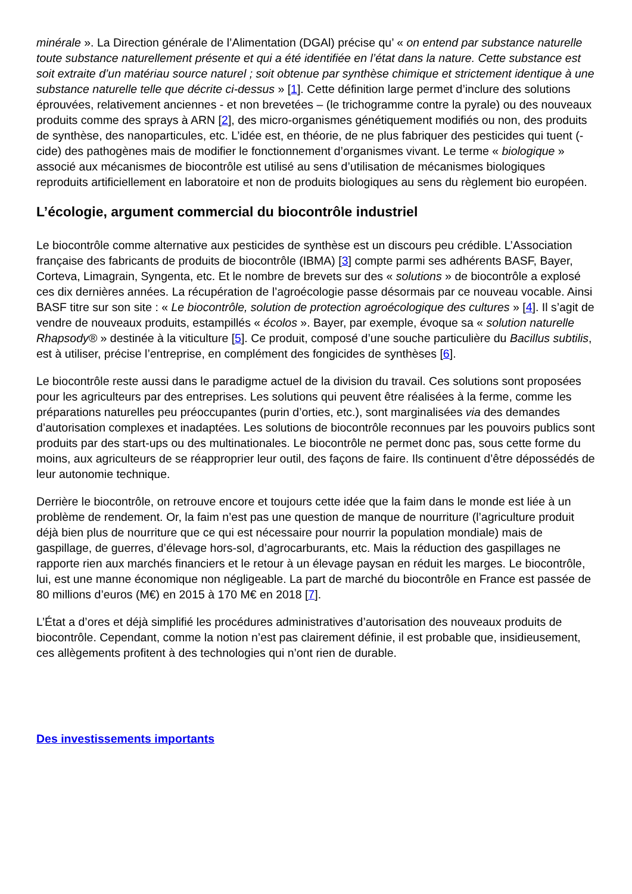minérale ». La Direction générale de l’Alimentation (DGAl) précise qu’ « on entend par substance naturelle toute substance naturellement présente et qui a été identifiée en l’état dans la nature. Cette substance est soit extraite d’un matériau source naturel ; soit obtenue par synthèse chimique et strictement identique à une substance naturelle telle que décrite ci-dessus » [1]. Cette définition large permet d’inclure des solutions éprouvées, relativement anciennes - et non brevetées – (le trichogramme contre la pyrale) ou des nouveaux produits comme des sprays à ARN [2], des micro-organismes génétiquement modifiés ou non, des produits de synthèse, des nanoparticules, etc. L’idée est, en théorie, de ne plus fabriquer des pesticides qui tuent (-cide) des pathogènes mais de modifier le fonctionnement d’organismes vivant. Le terme « biologique » associé aux mécanismes de biocontrôle est utilisé au sens d’utilisation de mécanismes biologiques reproduits artificiellement en laboratoire et non de produits biologiques au sens du règlement bio européen.
L’écologie, argument commercial du biocontrôle industriel
Le biocontrôle comme alternative aux pesticides de synthèse est un discours peu crédible. L’Association française des fabricants de produits de biocontrôle (IBMA) [3] compte parmi ses adhérents BASF, Bayer, Corteva, Limagrain, Syngenta, etc. Et le nombre de brevets sur des « solutions » de biocontrôle a explosé ces dix dernières années. La récupération de l’agroécologie passe désormais par ce nouveau vocable. Ainsi BASF titre sur son site : « Le biocontrôle, solution de protection agroécologique des cultures » [4]. Il s’agit de vendre de nouveaux produits, estampillés « écolos ». Bayer, par exemple, évoque sa « solution naturelle Rhapsody® » destinée à la viticulture [5]. Ce produit, composé d’une souche particulière du Bacillus subtilis, est à utiliser, précise l’entreprise, en complément des fongicides de synthèses [6].
Le biocontrôle reste aussi dans le paradigme actuel de la division du travail. Ces solutions sont proposées pour les agriculteurs par des entreprises. Les solutions qui peuvent être réalisées à la ferme, comme les préparations naturelles peu préoccupantes (purin d’orties, etc.), sont marginalisées via des demandes d’autorisation complexes et inadaptées. Les solutions de biocontrôle reconnues par les pouvoirs publics sont produits par des start-ups ou des multinationales. Le biocontrôle ne permet donc pas, sous cette forme du moins, aux agriculteurs de se réapproprier leur outil, des façons de faire. Ils continuent d’être dépossédés de leur autonomie technique.
Derrière le biocontrôle, on retrouve encore et toujours cette idée que la faim dans le monde est liée à un problème de rendement. Or, la faim n’est pas une question de manque de nourriture (l’agriculture produit déjà bien plus de nourriture que ce qui est nécessaire pour nourrir la population mondiale) mais de gaspillage, de guerres, d’élevage hors-sol, d’agrocarburants, etc. Mais la réduction des gaspillages ne rapporte rien aux marchés financiers et le retour à un élevage paysan en réduit les marges. Le biocontrôle, lui, est une manne économique non négligeable. La part de marché du biocontrôle en France est passée de 80 millions d’euros (M€) en 2015 à 170 M€ en 2018 [7].
L’État a d’ores et déjà simplifié les procédures administratives d’autorisation des nouveaux produits de biocontrôle. Cependant, comme la notion n’est pas clairement définie, il est probable que, insidieusement, ces allègements profitent à des technologies qui n’ont rien de durable.
Des investissements importants